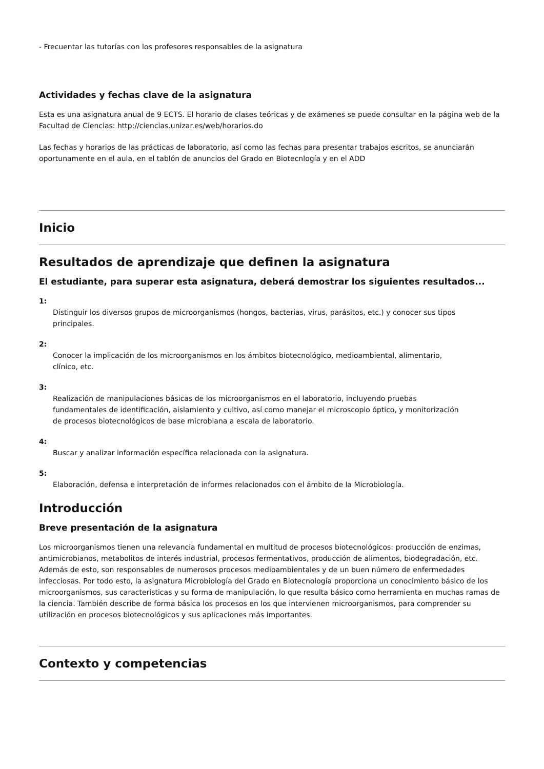- Frecuentar las tutorías con los profesores responsables de la asignatura
Actividades y fechas clave de la asignatura
Esta es una asignatura anual de 9 ECTS. El horario de clases teóricas y de exámenes se puede consultar en la página web de la Facultad de Ciencias: http://ciencias.unizar.es/web/horarios.do
Las fechas y horarios de las prácticas de laboratorio, así como las fechas para presentar trabajos escritos, se anunciarán oportunamente en el aula, en el tablón de anuncios del Grado en Biotecnlogía y en el ADD
Inicio
Resultados de aprendizaje que definen la asignatura
El estudiante, para superar esta asignatura, deberá demostrar los siguientes resultados...
1:
Distinguir los diversos grupos de microorganismos (hongos, bacterias, virus, parásitos, etc.) y conocer sus tipos principales.
2:
Conocer la implicación de los microorganismos en los ámbitos biotecnológico, medioambiental, alimentario, clínico, etc.
3:
Realización de manipulaciones básicas de los microorganismos en el laboratorio, incluyendo pruebas fundamentales de identificación, aislamiento y cultivo, así como manejar el microscopio óptico, y monitorización de procesos biotecnológicos de base microbiana a escala de laboratorio.
4:
Buscar y analizar información específica relacionada con la asignatura.
5:
Elaboración, defensa e interpretación de informes relacionados con el ámbito de la Microbiología.
Introducción
Breve presentación de la asignatura
Los microorganismos tienen una relevancia fundamental en multitud de procesos biotecnológicos: producción de enzimas, antimicrobianos, metabolitos de interés industrial, procesos fermentativos, producción de alimentos, biodegradación, etc. Además de esto, son responsables de numerosos procesos medioambientales y de un buen número de enfermedades infecciosas. Por todo esto, la asignatura Microbiología del Grado en Biotecnología proporciona un conocimiento básico de los microorganismos, sus características y su forma de manipulación, lo que resulta básico como herramienta en muchas ramas de la ciencia. También describe de forma básica los procesos en los que intervienen microorganismos, para comprender su utilización en procesos biotecnológicos y sus aplicaciones más importantes.
Contexto y competencias